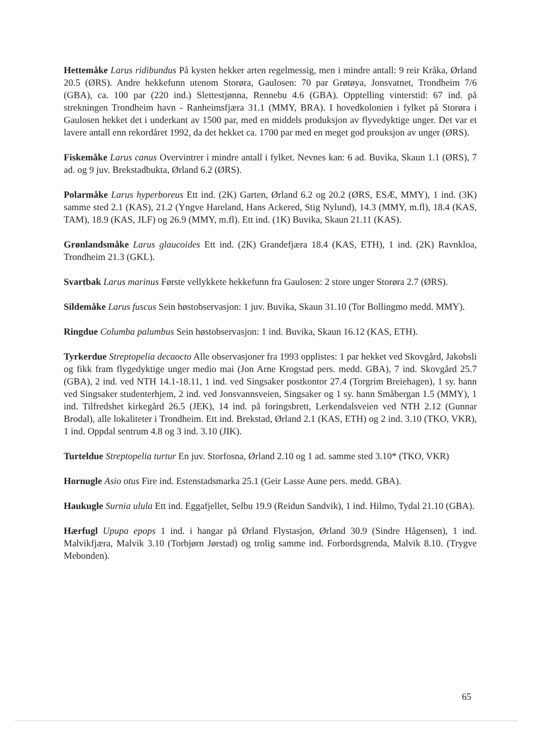Hettemåke Larus ridibundus På kysten hekker arten regelmessig, men i mindre antall: 9 reir Kråka, Ørland 20.5 (ØRS). Andre hekkefunn utenom Storøra, Gaulosen: 70 par Grøtøya, Jonsvatnet, Trondheim 7/6 (GBA), ca. 100 par (220 ind.) Slettestjønna, Rennebu 4.6 (GBA). Opptelling vinterstid: 67 ind. på strekningen Trondheim havn - Ranheimsfjæra 31.1 (MMY, BRA). I hovedkolonien i fylket på Storøra i Gaulosen hekket det i underkant av 1500 par, med en middels produksjon av flyvedyktige unger. Det var et lavere antall enn rekordåret 1992, da det hekket ca. 1700 par med en meget god prouksjon av unger (ØRS).
Fiskemåke Larus canus Overvintrer i mindre antall i fylket. Nevnes kan: 6 ad. Buvika, Skaun 1.1 (ØRS), 7 ad. og 9 juv. Brekstadbukta, Ørland 6.2 (ØRS).
Polarmåke Larus hyperboreus Ett ind. (2K) Garten, Ørland 6.2 og 20.2 (ØRS, ESÆ, MMY), 1 ind. (3K) samme sted 2.1 (KAS), 21.2 (Yngve Hareland, Hans Ackered, Stig Nylund), 14.3 (MMY, m.fl), 18.4 (KAS, TAM), 18.9 (KAS, JLF) og 26.9 (MMY, m.fl). Ett ind. (1K) Buvika, Skaun 21.11 (KAS).
Grønlandsmåke Larus glaucoides Ett ind. (2K) Grandefjæra 18.4 (KAS, ETH), 1 ind. (2K) Ravnkloa, Trondheim 21.3 (GKL).
Svartbak Larus marinus Første vellykkete hekkefunn fra Gaulosen: 2 store unger Storøra 2.7 (ØRS).
Sildemåke Larus fuscus Sein høstobservasjon: 1 juv. Buvika, Skaun 31.10 (Tor Bollingmo medd. MMY).
Ringdue Columba palumbus Sein høstobservasjon: 1 ind. Buvika, Skaun 16.12 (KAS, ETH).
Tyrkerdue Streptopelia decaocto Alle observasjoner fra 1993 opplistes: 1 par hekket ved Skovgård, Jakobsli og fikk fram flygedyktige unger medio mai (Jon Arne Krogstad pers. medd. GBA), 7 ind. Skovgård 25.7 (GBA), 2 ind. ved NTH 14.1-18.11, 1 ind. ved Singsaker postkontor 27.4 (Torgrim Breiehagen), 1 sy. hann ved Singsaker studenterhjem, 2 ind. ved Jonsvannsveien, Singsaker og 1 sy. hann Småbergan 1.5 (MMY), 1 ind. Tilfredshet kirkegård 26.5 (JEK), 14 ind. på foringsbrett, Lerkendalsveien ved NTH 2.12 (Gunnar Brodal), alle lokaliteter i Trondheim. Ett ind. Brekstad, Ørland 2.1 (KAS, ETH) og 2 ind. 3.10 (TKO, VKR), 1 ind. Oppdal sentrum 4.8 og 3 ind. 3.10 (JIK).
Turteldue Streptopelia turtur En juv. Storfosna, Ørland 2.10 og 1 ad. samme sted 3.10* (TKO, VKR)
Hornugle Asio otus Fire ind. Estenstadsmarka 25.1 (Geir Lasse Aune pers. medd. GBA).
Haukugle Surnia ulula Ett ind. Eggafjellet, Selbu 19.9 (Reidun Sandvik), 1 ind. Hilmo, Tydal 21.10 (GBA).
Hærfugl Upupa epops 1 ind. i hangar på Ørland Flystasjon, Ørland 30.9 (Sindre Hågensen), 1 ind. Malvikfjæra, Malvik 3.10 (Torbjørn Jørstad) og trolig samme ind. Forbordsgrenda, Malvik 8.10. (Trygve Mebonden).
65